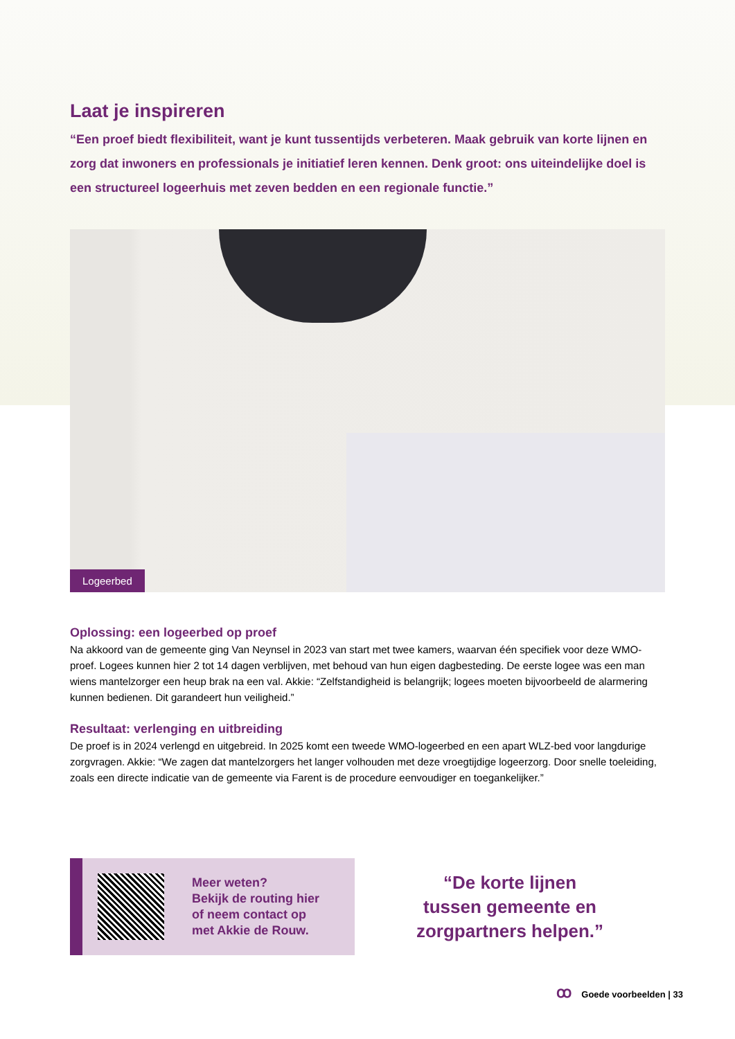Laat je inspireren
“Een proef biedt flexibiliteit, want je kunt tussentijds verbeteren. Maak gebruik van korte lijnen en zorg dat inwoners en professionals je initiatief leren kennen. Denk groot: ons uiteindelijke doel is een structureel logeerhuis met zeven bedden en een regionale functie.”
Logeerbed
Oplossing: een logeerbed op proef
Na akkoord van de gemeente ging Van Neynsel in 2023 van start met twee kamers, waarvan één specifiek voor deze WMO-proef. Logees kunnen hier 2 tot 14 dagen verblijven, met behoud van hun eigen dagbesteding. De eerste logee was een man wiens mantelzorger een heup brak na een val. Akkie: “Zelfstandigheid is belangrijk; logees moeten bijvoorbeeld de alarmering kunnen bedienen. Dit garandeert hun veiligheid.”
Resultaat: verlenging en uitbreiding
De proef is in 2024 verlengd en uitgebreid. In 2025 komt een tweede WMO-logeerbed en een apart WLZ-bed voor langdurige zorgvragen. Akkie: “We zagen dat mantelzorgers het langer volhouden met deze vroegtijdige logeerzorg. Door snelle toeleiding, zoals een directe indicatie van de gemeente via Farent is de procedure eenvoudiger en toegankelijker.”
Meer weten?
Bekijk de routing hier
of neem contact op
met Akkie de Rouw.
“De korte lijnen
tussen gemeente en
zorgpartners helpen.”
ꝏ Goede voorbeelden | 33